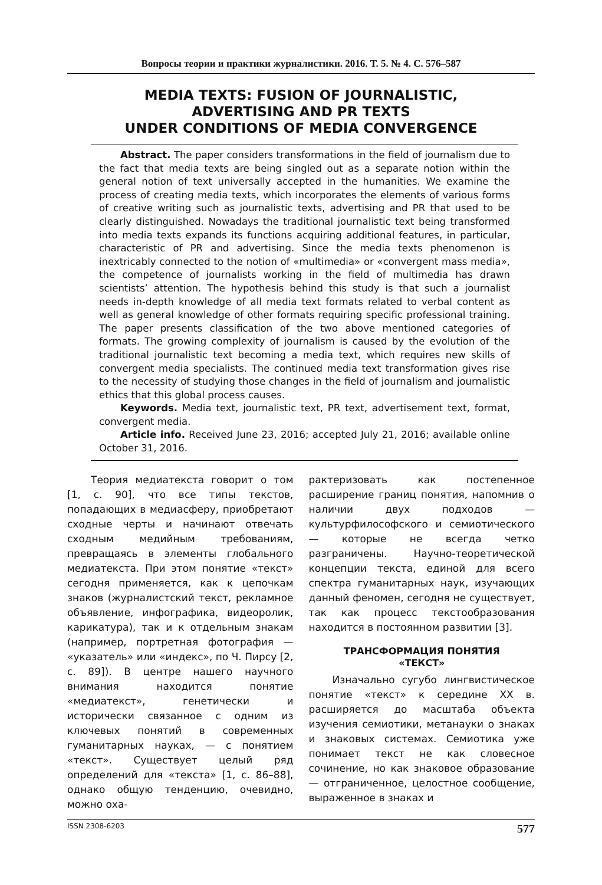Вопросы теории и практики журналистики. 2016. Т. 5. № 4. С. 576–587
MEDIA TEXTS: FUSION OF JOURNALISTIC,
ADVERTISING AND PR TEXTS
UNDER CONDITIONS OF MEDIA CONVERGENCE
Abstract. The paper considers transformations in the field of journalism due to the fact that media texts are being singled out as a separate notion within the general notion of text universally accepted in the humanities. We examine the process of creating media texts, which incorporates the elements of various forms of creative writing such as journalistic texts, advertising and PR that used to be clearly distinguished. Nowadays the traditional journalistic text being transformed into media texts expands its functions acquiring additional features, in particular, characteristic of PR and advertising. Since the media texts phenomenon is inextricably connected to the notion of «multimedia» or «convergent mass media», the competence of journalists working in the field of multimedia has drawn scientists’ attention. The hypothesis behind this study is that such a journalist needs in-depth knowledge of all media text formats related to verbal content as well as general knowledge of other formats requiring specific professional training. The paper presents classification of the two above mentioned categories of formats. The growing complexity of journalism is caused by the evolution of the traditional journalistic text becoming a media text, which requires new skills of convergent media specialists. The continued media text transformation gives rise to the necessity of studying those changes in the field of journalism and journalistic ethics that this global process causes.
Keywords. Media text, journalistic text, PR text, advertisement text, format, convergent media.
Article info. Received June 23, 2016; accepted July 21, 2016; available online October 31, 2016.
Теория медиатекста говорит о том [1, с. 90], что все типы текстов, попадающих в медиасферу, приобретают сходные черты и начинают отвечать сходным медийным требованиям, превращаясь в элементы глобального медиатекста. При этом понятие «текст» сегодня применяется, как к цепочкам знаков (журналистский текст, рекламное объявление, инфографика, видеоролик, карикатура), так и к отдельным знакам (например, портретная фотография — «указатель» или «индекс», по Ч. Пирсу [2, с. 89]). В центре нашего научного внимания находится понятие «медиатекст», генетически и исторически связанное с одним из ключевых понятий в современных гуманитарных науках, — с понятием «текст». Существует целый ряд определений для «текста» [1, с. 86–88], однако общую тенденцию, очевидно, можно оха-
рактеризовать как постепенное расширение границ понятия, напомнив о наличии двух подходов — культурфилософского и семиотического — которые не всегда четко разграничены. Научно-теоретической концепции текста, единой для всего спектра гуманитарных наук, изучающих данный феномен, сегодня не существует, так как процесс текстообразования находится в постоянном развитии [3].
ТРАНСФОРМАЦИЯ ПОНЯТИЯ
«ТЕКСТ»
Изначально сугубо лингвистическое понятие «текст» к середине XX в. расширяется до масштаба объекта изучения семиотики, метанауки о знаках и знаковых системах. Семиотика уже понимает текст не как словесное сочинение, но как знаковое образование — отграниченное, целостное сообщение, выраженное в знаках и
ISSN 2308-6203 577